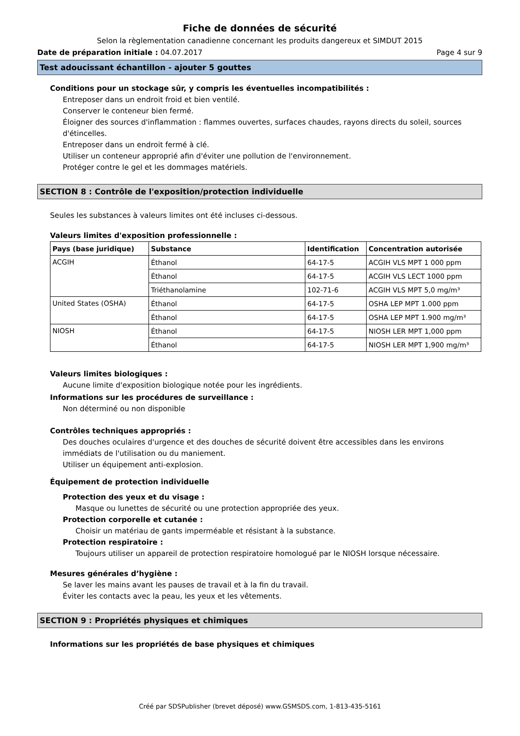Fiche de données de sécurité
Selon la règlementation canadienne concernant les produits dangereux et SIMDUT 2015
Date de préparation initiale : 04.07.2017 Page 4 sur 9
Test adoucissant échantillon - ajouter 5 gouttes
Conditions pour un stockage sûr, y compris les éventuelles incompatibilités :
Entreposer dans un endroit froid et bien ventilé.
Conserver le conteneur bien fermé.
Éloigner des sources d'inflammation : flammes ouvertes, surfaces chaudes, rayons directs du soleil, sources d'étincelles.
Entreposer dans un endroit fermé à clé.
Utiliser un conteneur approprié afin d'éviter une pollution de l'environnement.
Protéger contre le gel et les dommages matériels.
SECTION 8 : Contrôle de l'exposition/protection individuelle
Seules les substances à valeurs limites ont été incluses ci-dessous.
Valeurs limites d'exposition professionnelle :
| Pays (base juridique) | Substance | Identification | Concentration autorisée |
| --- | --- | --- | --- |
| ACGIH | Éthanol | 64-17-5 | ACGIH VLS MPT 1 000 ppm |
| | Éthanol | 64-17-5 | ACGIH VLS LECT 1000 ppm |
| | Triéthanolamine | 102-71-6 | ACGIH VLS MPT 5,0 mg/m³ |
| United States (OSHA) | Éthanol | 64-17-5 | OSHA LEP MPT 1.000 ppm |
| | Éthanol | 64-17-5 | OSHA LEP MPT 1.900 mg/m³ |
| NIOSH | Éthanol | 64-17-5 | NIOSH LER MPT 1,000 ppm |
| | Éthanol | 64-17-5 | NIOSH LER MPT 1,900 mg/m³ |
Valeurs limites biologiques :
Aucune limite d'exposition biologique notée pour les ingrédients.
Informations sur les procédures de surveillance :
Non déterminé ou non disponible
Contrôles techniques appropriés :
Des douches oculaires d'urgence et des douches de sécurité doivent être accessibles dans les environs immédiats de l'utilisation ou du maniement.
Utiliser un équipement anti-explosion.
Équipement de protection individuelle
Protection des yeux et du visage :
Masque ou lunettes de sécurité ou une protection appropriée des yeux.
Protection corporelle et cutanée :
Choisir un matériau de gants imperméable et résistant à la substance.
Protection respiratoire :
Toujours utiliser un appareil de protection respiratoire homologué par le NIOSH lorsque nécessaire.
Mesures générales d’hygiène :
Se laver les mains avant les pauses de travail et à la fin du travail.
Éviter les contacts avec la peau, les yeux et les vêtements.
SECTION 9 : Propriétés physiques et chimiques
Informations sur les propriétés de base physiques et chimiques
Créé par SDSPublisher (brevet déposé) www.GSMSDS.com, 1-813-435-5161